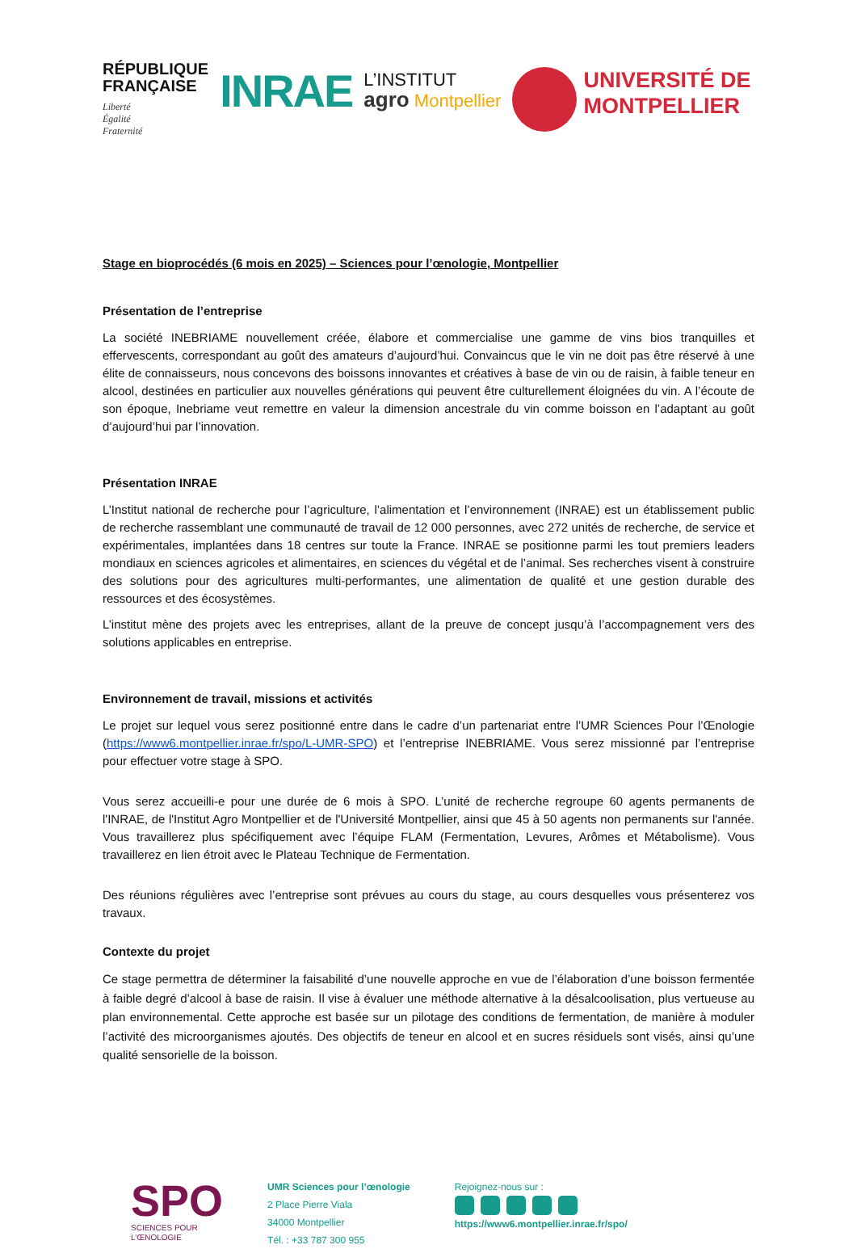RÉPUBLIQUE
FRANÇAISE
Liberté
Égalité
Fraternité
INRAE
L’INSTITUT
agro Montpellier
UNIVERSITÉ DE
MONTPELLIER
Stage en bioprocédés (6 mois en 2025) – Sciences pour l’œnologie, Montpellier
Présentation de l’entreprise
La société INEBRIAME nouvellement créée, élabore et commercialise une gamme de vins bios tranquilles et effervescents, correspondant au goût des amateurs d’aujourd’hui. Convaincus que le vin ne doit pas être réservé à une élite de connaisseurs, nous concevons des boissons innovantes et créatives à base de vin ou de raisin, à faible teneur en alcool, destinées en particulier aux nouvelles générations qui peuvent être culturellement éloignées du vin. A l’écoute de son époque, Inebriame veut remettre en valeur la dimension ancestrale du vin comme boisson en l’adaptant au goût d’aujourd’hui par l’innovation.
Présentation INRAE
L’Institut national de recherche pour l’agriculture, l’alimentation et l’environnement (INRAE) est un établissement public de recherche rassemblant une communauté de travail de 12 000 personnes, avec 272 unités de recherche, de service et expérimentales, implantées dans 18 centres sur toute la France. INRAE se positionne parmi les tout premiers leaders mondiaux en sciences agricoles et alimentaires, en sciences du végétal et de l’animal. Ses recherches visent à construire des solutions pour des agricultures multi-performantes, une alimentation de qualité et une gestion durable des ressources et des écosystèmes.
L’institut mène des projets avec les entreprises, allant de la preuve de concept jusqu’à l’accompagnement vers des solutions applicables en entreprise.
Environnement de travail, missions et activités
Le projet sur lequel vous serez positionné entre dans le cadre d’un partenariat entre l’UMR Sciences Pour l’Œnologie (https://www6.montpellier.inrae.fr/spo/L-UMR-SPO) et l’entreprise INEBRIAME. Vous serez missionné par l’entreprise pour effectuer votre stage à SPO.
Vous serez accueilli-e pour une durée de 6 mois à SPO. L’unité de recherche regroupe 60 agents permanents de l'INRAE, de l'Institut Agro Montpellier et de l'Université Montpellier, ainsi que 45 à 50 agents non permanents sur l'année. Vous travaillerez plus spécifiquement avec l’équipe FLAM (Fermentation, Levures, Arômes et Métabolisme). Vous travaillerez en lien étroit avec le Plateau Technique de Fermentation.
Des réunions régulières avec l’entreprise sont prévues au cours du stage, au cours desquelles vous présenterez vos travaux.
Contexte du projet
Ce stage permettra de déterminer la faisabilité d’une nouvelle approche en vue de l’élaboration d’une boisson fermentée à faible degré d’alcool à base de raisin. Il vise à évaluer une méthode alternative à la désalcoolisation, plus vertueuse au plan environnemental. Cette approche est basée sur un pilotage des conditions de fermentation, de manière à moduler l’activité des microorganismes ajoutés. Des objectifs de teneur en alcool et en sucres résiduels sont visés, ainsi qu’une qualité sensorielle de la boisson.
SPO
SCIENCES POUR
L’ŒNOLOGIE
UMR Sciences pour l’œnologie
2 Place Pierre Viala
34000 Montpellier
Tél. : +33 787 300 955
Rejoignez-nous sur :
https://www6.montpellier.inrae.fr/spo/